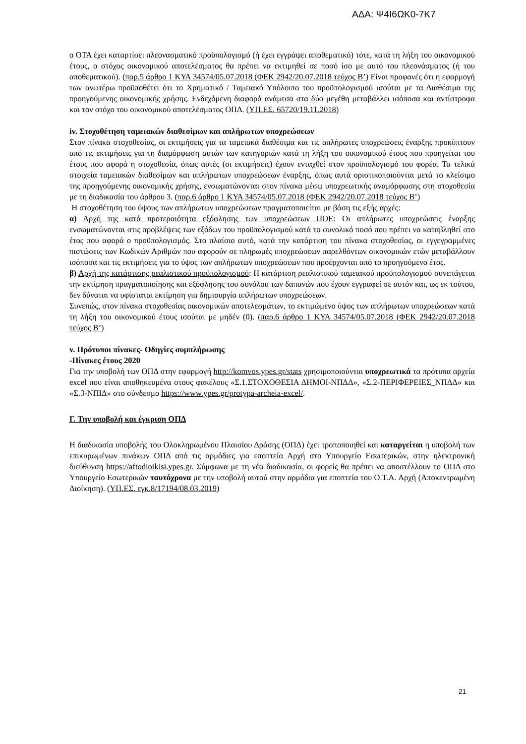ΑΔΑ: Ψ4Ι6ΩΚ0-7Κ7
ο ΟΤΑ έχει καταρτίσει πλεονασματικό προϋπολογισμό (ή έχει εγγράψει αποθεματικό) τότε, κατά τη λήξη του οικονομικού έτους, ο στόχος οικονομικού αποτελέσματος θα πρέπει να εκτιμηθεί σε ποσό ίσο με αυτό του πλεονάσματος (ή του αποθεματικού). (παρ.5 άρθρο 1 ΚΥΑ 34574/05.07.2018 (ΦΕΚ 2942/20.07.2018 τεύχος Β’) Είναι προφανές ότι η εφαρμογή των ανωτέρω προϋποθέτει ότι το Χρηματικό / Ταμειακό Υπόλοιπο του προϋπολογισμού ισούται με τα Διαθέσιμα της προηγούμενης οικονομικής χρήσης. Ενδεχόμενη διαφορά ανάμεσα στα δύο μεγέθη μεταβάλλει ισόποσα και αντίστροφα και τον στόχο του οικονομικού αποτελέσματος ΟΠΔ. (ΥΠ.ΕΣ. 65720/19.11.2018)
iv. Στοχοθέτηση ταμειακών διαθεσίμων και απλήρωτων υποχρεώσεων
Στον πίνακα στοχοθεσίας, οι εκτιμήσεις για τα ταμειακά διαθέσιμα και τις απλήρωτες υποχρεώσεις έναρξης προκύπτουν από τις εκτιμήσεις για τη διαμόρφωση αυτών των κατηγοριών κατά τη λήξη του οικονομικού έτους που προηγείται του έτους που αφορά η στοχοθεσία, όπως αυτές (οι εκτιμήσεις) έχουν ενταχθεί στον προϋπολογισμό του φορέα. Τα τελικά στοιχεία ταμειακών διαθεσίμων και απλήρωτων υποχρεώσεων έναρξης, όπως αυτά οριστικοποιούνται μετά το κλείσιμο της προηγούμενης οικονομικής χρήσης, ενσωματώνονται στον πίνακα μέσω υποχρεωτικής αναμόρφωσης στη στοχοθεσία με τη διαδικασία του άρθρου 3. (παρ.6 άρθρο 1 ΚΥΑ 34574/05.07.2018 (ΦΕΚ 2942/20.07.2018 τεύχος Β’)
Η στοχοθέτηση του ύψους των απλήρωτων υποχρεώσεων πραγματοποιείται με βάση τις εξής αρχές:
α) Αρχή της κατά προτεραιότητα εξόφλησης των υποχρεώσεων ΠΟΕ: Οι απλήρωτες υποχρεώσεις έναρξης ενσωματώνονται στις προβλέψεις των εξόδων του προϋπολογισμού κατά το συνολικό ποσό που πρέπει να καταβληθεί στο έτος που αφορά ο προϋπολογισμός. Στο πλαίσιο αυτό, κατά την κατάρτιση του πίνακα στοχοθεσίας, οι εγγεγραμμένες πιστώσεις των Κωδικών Αριθμών που αφορούν σε πληρωμές υποχρεώσεων παρελθόντων οικονομικών ετών μεταβάλλουν ισόποσα και τις εκτιμήσεις για το ύψος των απλήρωτων υποχρεώσεων που προέρχονται από το προηγούμενο έτος.
β) Αρχή της κατάρτισης ρεαλιστικού προϋπολογισμού: Η κατάρτιση ρεαλιστικού ταμειακού προϋπολογισμού συνεπάγεται την εκτίμηση πραγματοποίησης και εξόφλησης του συνόλου των δαπανών που έχουν εγγραφεί σε αυτόν και, ως εκ τούτου, δεν δύναται να υφίσταται εκτίμηση για δημιουργία απλήρωτων υποχρεώσεων.
Συνεπώς, στον πίνακα στοχοθεσίας οικονομικών αποτελεσμάτων, το εκτιμώμενο ύψος των απλήρωτων υποχρεώσεων κατά τη λήξη του οικονομικού έτους ισούται με μηδέν (0). (παρ.6 άρθρο 1 ΚΥΑ 34574/05.07.2018 (ΦΕΚ 2942/20.07.2018 τεύχος Β’)
v. Πρότυποι πίνακες- Οδηγίες συμπλήρωσης
-Πίνακες έτους 2020
Για την υποβολή των ΟΠΔ στην εφαρμογή http://komvos.ypes.gr/stats χρησιμοποιούνται υποχρεωτικά τα πρότυπα αρχεία excel που είναι αποθηκευμένα στους φακέλους «Σ.1.ΣΤΟΧΟΘΕΣΙΑ ΔΗΜΟΙ-ΝΠΔΔ», «Σ.2-ΠΕΡΙΦΕΡΕΙΕΣ_ΝΠΔΔ» και «Σ.3-ΝΠΙΔ» στο σύνδεσμο https://www.ypes.gr/protypa-archeia-excel/.
Γ. Την υποβολή και έγκριση ΟΠΔ
Η διαδικασία υποβολής του Ολοκληρωμένου Πλαισίου Δράσης (ΟΠΔ) έχει τροποποιηθεί και καταργείται η υποβολή των επικυρωμένων πινάκων ΟΠΔ από τις αρμόδιες για εποπτεία Αρχή στο Υπουργείο Εσωτερικών, στην ηλεκτρονική διεύθυνση https://aftodioikisi.ypes.gr. Σύμφωνα με τη νέα διαδικασία, οι φορείς θα πρέπει να αποστέλλουν το ΟΠΔ στο Υπουργείο Εσωτερικών ταυτόχρονα με την υποβολή αυτού στην αρμόδια για εποπτεία του Ο.Τ.Α. Αρχή (Αποκεντρωμένη Διοίκηση). (ΥΠ.ΕΣ. εγκ.8/17194/08.03.2019)
21